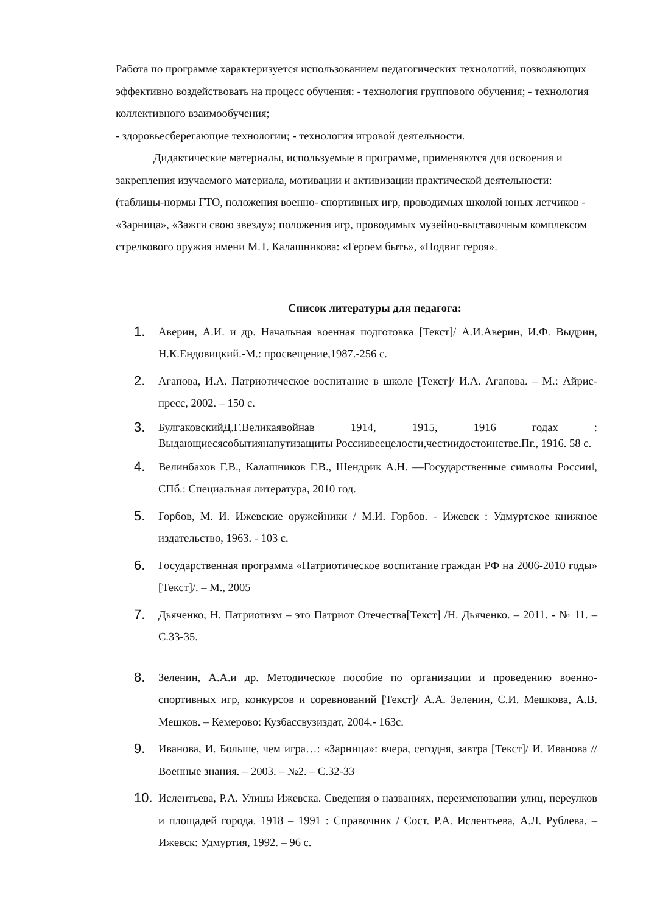Работа по программе характеризуется использованием педагогических технологий, позволяющих эффективно воздействовать на процесс обучения: - технология группового обучения; - технология коллективного взаимообучения;
- здоровьесберегающие технологии; - технология игровой деятельности.
Дидактические материалы, используемые в программе, применяются для освоения и закрепления изучаемого материала, мотивации и активизации практической деятельности: (таблицы-нормы ГТО, положения военно- спортивных игр, проводимых школой юных летчиков - «Зарница», «Зажги свою звезду»; положения игр, проводимых музейно-выставочным комплексом стрелкового оружия имени М.Т. Калашникова: «Героем быть», «Подвиг героя».
Список литературы для педагога:
1. Аверин, А.И. и др. Начальная военная подготовка [Текст]/ А.И.Аверин, И.Ф. Выдрин, Н.К.Ендовицкий.-М.: просвещение,1987.-256 с.
2. Агапова, И.А. Патриотическое воспитание в школе [Текст]/ И.А. Агапова. – М.: Айрис-пресс, 2002. – 150 с.
3. БулгаковскийД.Г.Великаявойнав 1914, 1915, 1916 годах : Выдающиесясобытиянапутизащиты Россиивеецелости,честиидостоинстве.Пг., 1916. 58 с.
4. Велинбахов Г.В., Калашников Г.В., Шендрик А.Н. ―Государственные символы России‖, СПб.: Специальная литература, 2010 год.
5. Горбов, М. И. Ижевские оружейники / М.И. Горбов. - Ижевск : Удмуртское книжное издательство, 1963. - 103 с.
6. Государственная программа «Патриотическое воспитание граждан РФ на 2006-2010 годы» [Текст]/. – М., 2005
7. Дьяченко, Н. Патриотизм – это Патриот Отечества[Текст] /Н. Дьяченко. – 2011. - № 11. – С.33-35.
8. Зеленин, А.А.и др. Методическое пособие по организации и проведению военно-спортивных игр, конкурсов и соревнований [Текст]/ А.А. Зеленин, С.И. Мешкова, А.В. Мешков. – Кемерово: Кузбассвузиздат, 2004.- 163с.
9. Иванова, И. Больше, чем игра…: «Зарница»: вчера, сегодня, завтра [Текст]/ И. Иванова // Военные знания. – 2003. – №2. – С.32-33
10. Ислентьева, Р.А. Улицы Ижевска. Сведения о названиях, переименовании улиц, переулков и площадей города. 1918 – 1991 : Справочник / Сост. Р.А. Ислентьева, А.Л. Рублева. – Ижевск: Удмуртия, 1992. – 96 с.